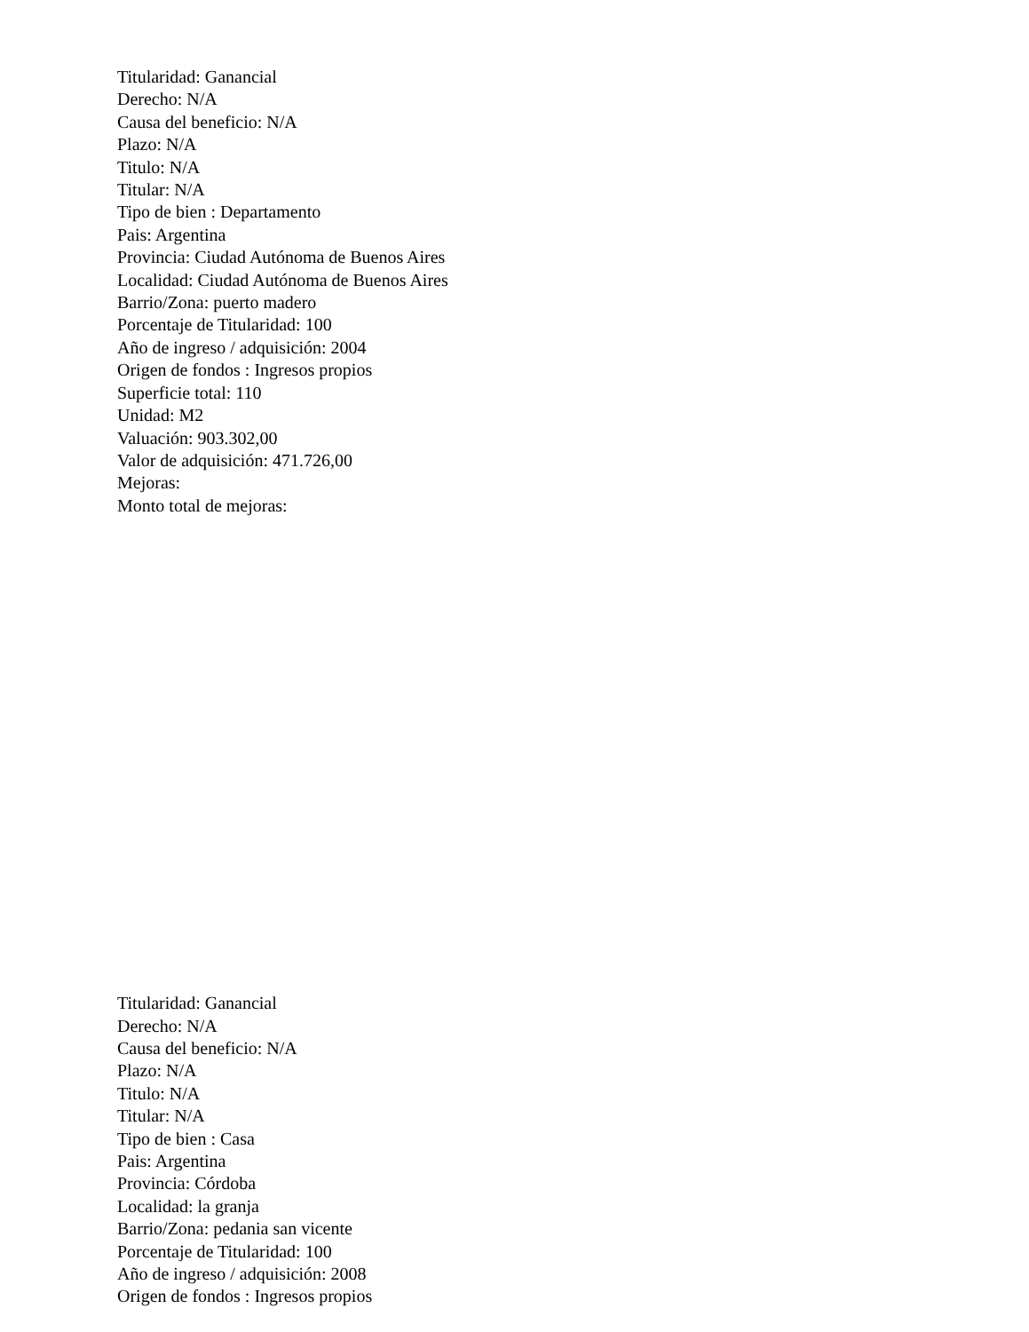Titularidad: Ganancial
Derecho: N/A
Causa del beneficio: N/A
Plazo: N/A
Titulo: N/A
Titular: N/A
Tipo de bien : Departamento
Pais: Argentina
Provincia: Ciudad Autónoma de Buenos Aires
Localidad: Ciudad Autónoma de Buenos Aires
Barrio/Zona: puerto madero
Porcentaje de Titularidad: 100
Año de ingreso / adquisición: 2004
Origen de fondos : Ingresos propios
Superficie total: 110
Unidad: M2
Valuación: 903.302,00
Valor de adquisición: 471.726,00
Mejoras:
Monto total de mejoras:
Titularidad: Ganancial
Derecho: N/A
Causa del beneficio: N/A
Plazo: N/A
Titulo: N/A
Titular: N/A
Tipo de bien : Casa
Pais: Argentina
Provincia: Córdoba
Localidad: la granja
Barrio/Zona: pedania san vicente
Porcentaje de Titularidad: 100
Año de ingreso / adquisición: 2008
Origen de fondos : Ingresos propios